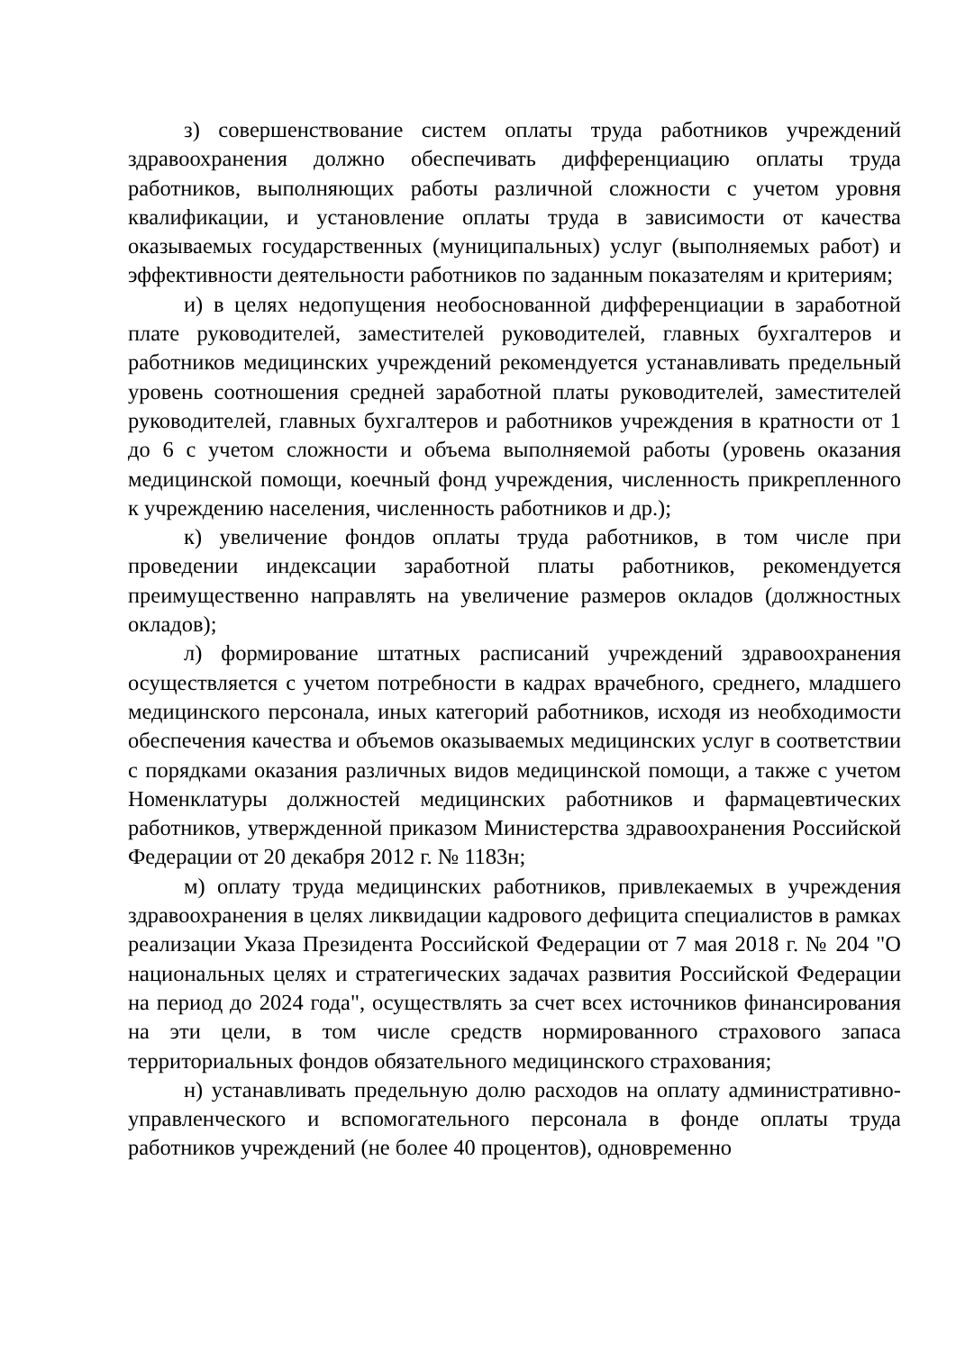з) совершенствование систем оплаты труда работников учреждений здравоохранения должно обеспечивать дифференциацию оплаты труда работников, выполняющих работы различной сложности с учетом уровня квалификации, и установление оплаты труда в зависимости от качества оказываемых государственных (муниципальных) услуг (выполняемых работ) и эффективности деятельности работников по заданным показателям и критериям;
и) в целях недопущения необоснованной дифференциации в заработной плате руководителей, заместителей руководителей, главных бухгалтеров и работников медицинских учреждений рекомендуется устанавливать предельный уровень соотношения средней заработной платы руководителей, заместителей руководителей, главных бухгалтеров и работников учреждения в кратности от 1 до 6 с учетом сложности и объема выполняемой работы (уровень оказания медицинской помощи, коечный фонд учреждения, численность прикрепленного к учреждению населения, численность работников и др.);
к) увеличение фондов оплаты труда работников, в том числе при проведении индексации заработной платы работников, рекомендуется преимущественно направлять на увеличение размеров окладов (должностных окладов);
л) формирование штатных расписаний учреждений здравоохранения осуществляется с учетом потребности в кадрах врачебного, среднего, младшего медицинского персонала, иных категорий работников, исходя из необходимости обеспечения качества и объемов оказываемых медицинских услуг в соответствии с порядками оказания различных видов медицинской помощи, а также с учетом Номенклатуры должностей медицинских работников и фармацевтических работников, утвержденной приказом Министерства здравоохранения Российской Федерации от 20 декабря 2012 г. № 1183н;
м) оплату труда медицинских работников, привлекаемых в учреждения здравоохранения в целях ликвидации кадрового дефицита специалистов в рамках реализации Указа Президента Российской Федерации от 7 мая 2018 г. № 204 "О национальных целях и стратегических задачах развития Российской Федерации на период до 2024 года", осуществлять за счет всех источников финансирования на эти цели, в том числе средств нормированного страхового запаса территориальных фондов обязательного медицинского страхования;
н) устанавливать предельную долю расходов на оплату административно-управленческого и вспомогательного персонала в фонде оплаты труда работников учреждений (не более 40 процентов), одновременно